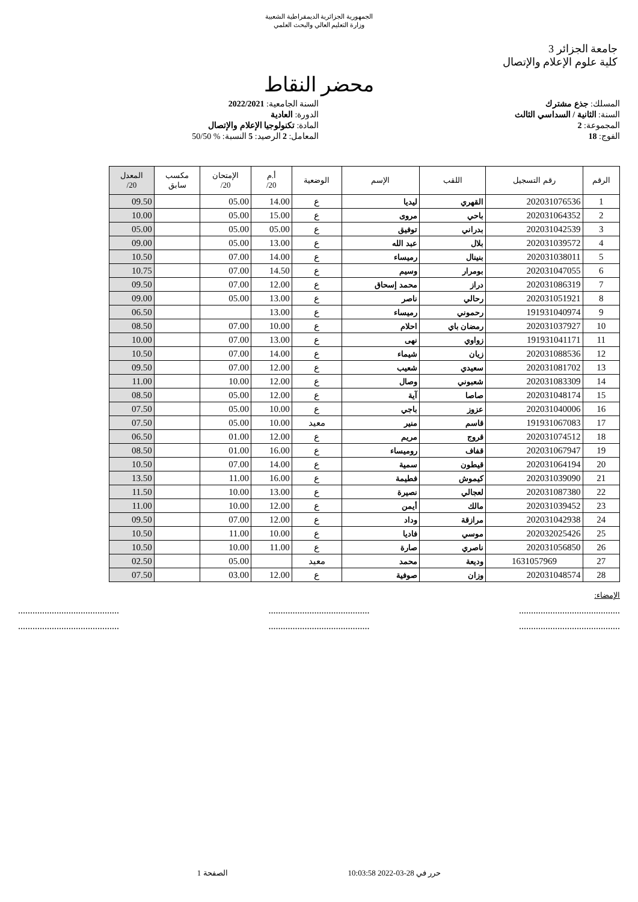الجمهورية الجزائرية الديمقراطية الشعبية
وزارة التعليم العالي والبحث العلمي
جامعة الجزائر 3
كلية علوم الإعلام والإتصال
محضر النقاط
المسلك: جذع مشترك السنة الجامعية: 2022/2021
السنة: الثانية / السداسي الثالث
الدورة: العادية
المجموعة: 2 المادة: تكنولوجيا الإعلام والإتصال
الفوج: 18 المعامل: 2 الرصيد: 5 النسبة: % 50/50
| الرقم | رقم التسجيل | اللقب | الإسم | الوضعية | أ.م 20/ | الإمتحان 20/ | مكسب سابق | المعدل 20/ |
| --- | --- | --- | --- | --- | --- | --- | --- | --- |
| 1 | 202031076536 | القهري | ليديا | ع | 14.00 | 05.00 | | 09.50 |
| 2 | 202031064352 | باحي | مروى | ع | 15.00 | 05.00 | | 10.00 |
| 3 | 202031042539 | بدراني | توفيق | ع | 05.00 | 05.00 | | 05.00 |
| 4 | 202031039572 | بلال | عبد الله | ع | 13.00 | 05.00 | | 09.00 |
| 5 | 202031038011 | بنينال | رميساء | ع | 14.00 | 07.00 | | 10.50 |
| 6 | 202031047055 | بومرار | وسيم | ع | 14.50 | 07.00 | | 10.75 |
| 7 | 202031086319 | دراز | محمد إسحاق | ع | 12.00 | 07.00 | | 09.50 |
| 8 | 202031051921 | رحالي | ناصر | ع | 13.00 | 05.00 | | 09.00 |
| 9 | 191931040974 | رحموني | رميساء | ع | 13.00 | | | 06.50 |
| 10 | 202031037927 | رمضان باي | احلام | ع | 10.00 | 07.00 | | 08.50 |
| 11 | 191931041171 | زواوي | نهى | ع | 13.00 | 07.00 | | 10.00 |
| 12 | 202031088536 | زيان | شيماء | ع | 14.00 | 07.00 | | 10.50 |
| 13 | 202031081702 | سعيدي | شعيب | ع | 12.00 | 07.00 | | 09.50 |
| 14 | 202031083309 | شعبوني | وصال | ع | 12.00 | 10.00 | | 11.00 |
| 15 | 202031048174 | صاصا | آية | ع | 12.00 | 05.00 | | 08.50 |
| 16 | 202031040006 | عزوز | باجي | ع | 10.00 | 05.00 | | 07.50 |
| 17 | 191931067083 | قاسم | منير | معيد | 10.00 | 05.00 | | 07.50 |
| 18 | 202031074512 | قروج | مريم | ع | 12.00 | 01.00 | | 06.50 |
| 19 | 202031067947 | قفاف | روميساء | ع | 16.00 | 01.00 | | 08.50 |
| 20 | 202031064194 | قيطون | سمية | ع | 14.00 | 07.00 | | 10.50 |
| 21 | 202031039090 | كيموش | فطيمة | ع | 16.00 | 11.00 | | 13.50 |
| 22 | 202031087380 | لعجالي | نصيرة | ع | 13.00 | 10.00 | | 11.50 |
| 23 | 202031039452 | مالك | أيمن | ع | 12.00 | 10.00 | | 11.00 |
| 24 | 202031042938 | مرازقة | وداد | ع | 12.00 | 07.00 | | 09.50 |
| 25 | 202032025426 | موسي | فاديا | ع | 10.00 | 11.00 | | 10.50 |
| 26 | 202031056850 | ناصري | صارة | ع | 11.00 | 10.00 | | 10.50 |
| 27 | 1631057969 | وديعة | محمد | معيد | | 05.00 | | 02.50 |
| 28 | 202031048574 | وزان | صوفية | ع | 12.00 | 03.00 | | 07.50 |
الإمضاء:
..............................................................................................................................
..............................................................................................................................
حرر في 28-03-2022 10:03:58 الصفحة 1